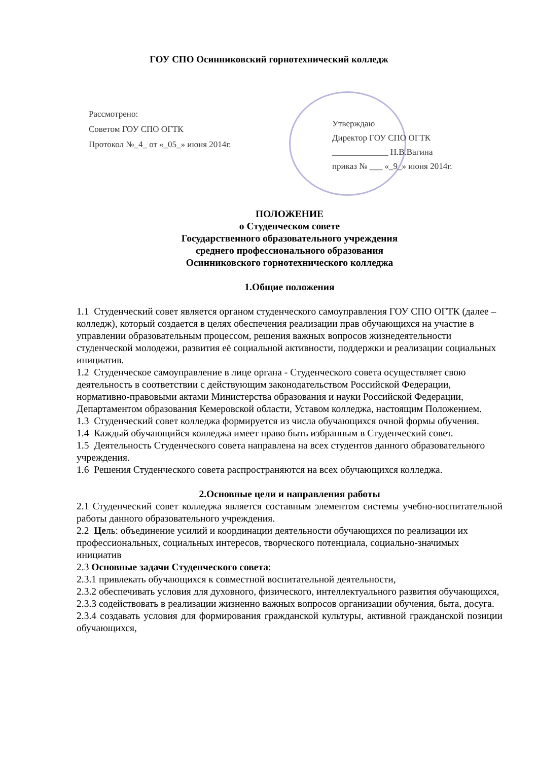ГОУ СПО Осинниковский горнотехнический колледж
Рассмотрено:
Советом ГОУ СПО ОГТК
Протокол №_4_ от «_05_» июня 2014г.
Утверждаю
Директор ГОУ СПО ОГТК
_____________ Н.В.Вагина
приказ № ___ «_9_» июня 2014г.
ПОЛОЖЕНИЕ
о Студенческом совете
Государственного образовательного учреждения
среднего профессионального образования
Осинниковского горнотехнического колледжа
1.Общие положения
1.1 Студенческий совет является органом студенческого самоуправления ГОУ СПО ОГТК (далее – колледж), который создается в целях обеспечения реализации прав обучающихся на участие в управлении образовательным процессом, решения важных вопросов жизнедеятельности студенческой молодежи, развития её социальной активности, поддержки и реализации социальных инициатив.
1.2 Студенческое самоуправление в лице органа - Студенческого совета осуществляет свою деятельность в соответствии с действующим законодательством Российской Федерации, нормативно-правовыми актами Министерства образования и науки Российской Федерации, Департаментом образования Кемеровской области, Уставом колледжа, настоящим Положением.
1.3 Студенческий совет колледжа формируется из числа обучающихся очной формы обучения.
1.4 Каждый обучающийся колледжа имеет право быть избранным в Студенческий совет.
1.5 Деятельность Студенческого совета направлена на всех студентов данного образовательного учреждения.
1.6 Решения Студенческого совета распространяются на всех обучающихся колледжа.
2.Основные цели и направления работы
2.1 Студенческий совет колледжа является составным элементом системы учебно-воспитательной работы данного образовательного учреждения.
2.2 Цель: объединение усилий и координации деятельности обучающихся по реализации их профессиональных, социальных интересов, творческого потенциала, социально-значимых инициатив
2.3 Основные задачи Студенческого совета:
2.3.1 привлекать обучающихся к совместной воспитательной деятельности,
2.3.2 обеспечивать условия для духовного, физического, интеллектуального развития обучающихся,
2.3.3 содействовать в реализации жизненно важных вопросов организации обучения, быта, досуга.
2.3.4 создавать условия для формирования гражданской культуры, активной гражданской позиции обучающихся,